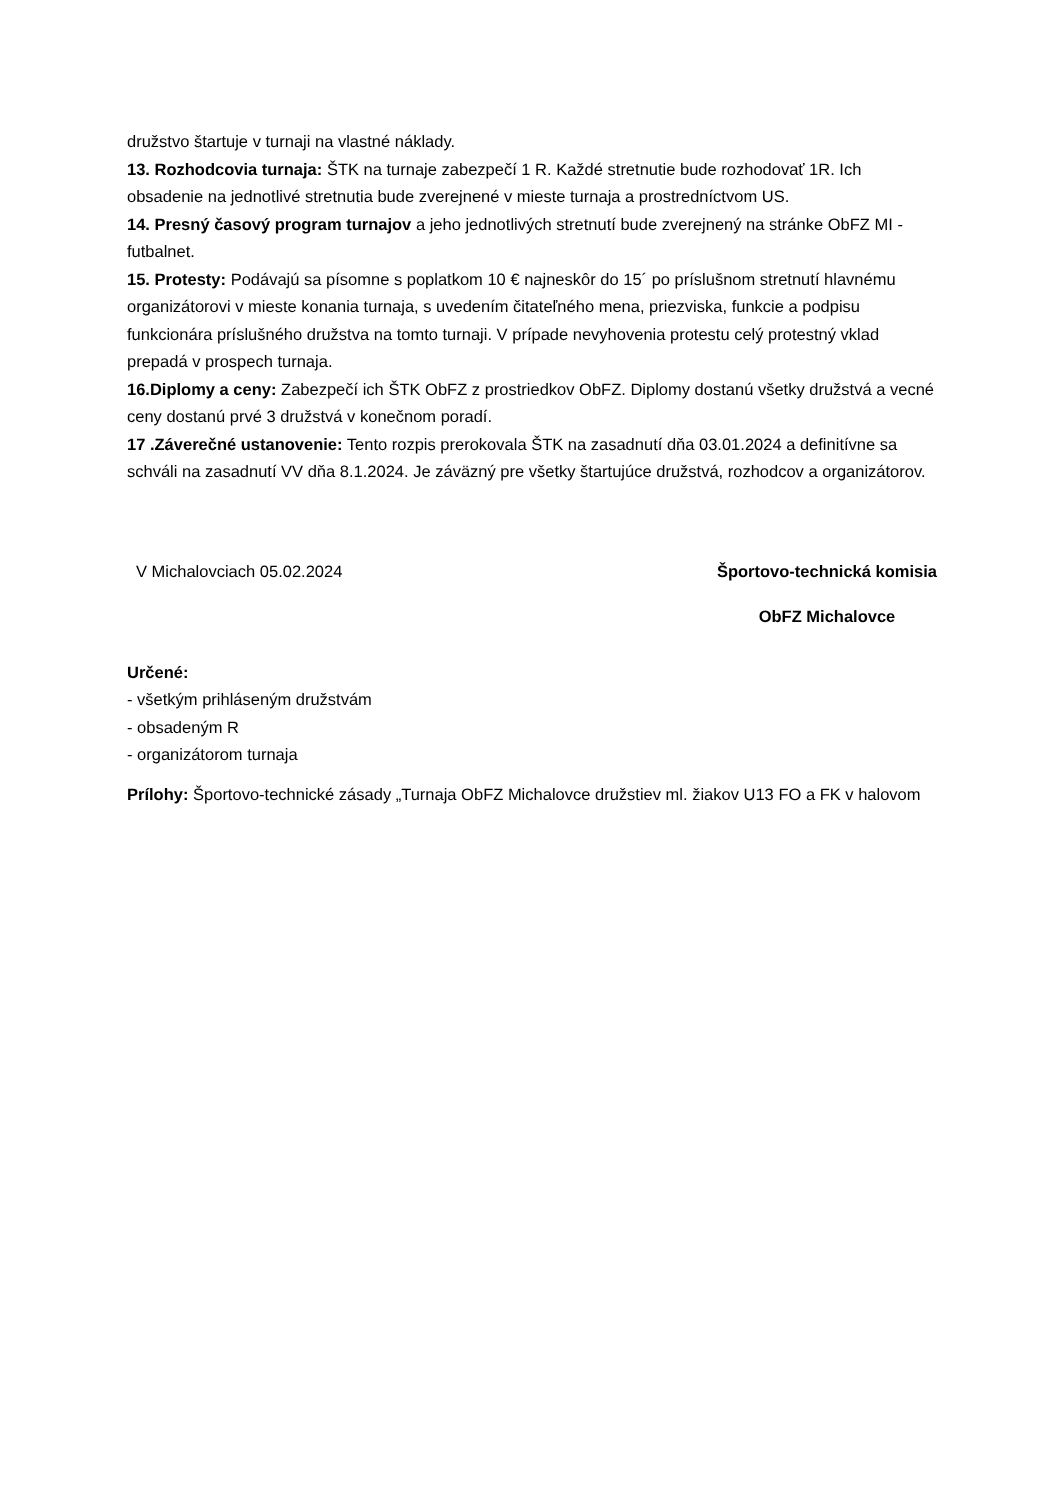družstvo štartuje v turnaji na vlastné náklady.
13. Rozhodcovia turnaja: ŠTK na turnaje zabezpečí 1 R. Každé stretnutie bude rozhodovať 1R. Ich obsadenie na jednotlivé stretnutia bude zverejnené v mieste turnaja a prostredníctvom US.
14. Presný časový program turnajov a jeho jednotlivých stretnutí bude zverejnený na stránke ObFZ MI - futbalnet.
15. Protesty: Podávajú sa písomne s poplatkom 10 € najneskôr do 15´ po príslušnom stretnutí hlavnému organizátorovi v mieste konania turnaja, s uvedením čitateľného mena, priezviska, funkcie a podpisu funkcionára príslušného družstva na tomto turnaji. V prípade nevyhovenia protestu celý protestný vklad prepadá v prospech turnaja.
16.Diplomy a ceny: Zabezpečí ich ŠTK ObFZ z prostriedkov ObFZ. Diplomy dostanú všetky družstvá a vecné ceny dostanú prvé 3 družstvá v konečnom poradí.
17 .Záverečné ustanovenie: Tento rozpis prerokovala ŠTK na zasadnutí dňa 03.01.2024 a definitívne sa schváli na zasadnutí VV dňa 8.1.2024. Je záväzný pre všetky štartujúce družstvá, rozhodcov a organizátorov.
V Michalovciach 05.02.2024 Športovo-technická komisia
ObFZ Michalovce
Určené:
- všetkým prihláseným družstvám
- obsadeným R
- organizátorom turnaja
Prílohy: Športovo-technické zásady „Turnaja ObFZ Michalovce družstiev ml. žiakov U13 FO a FK v halovom